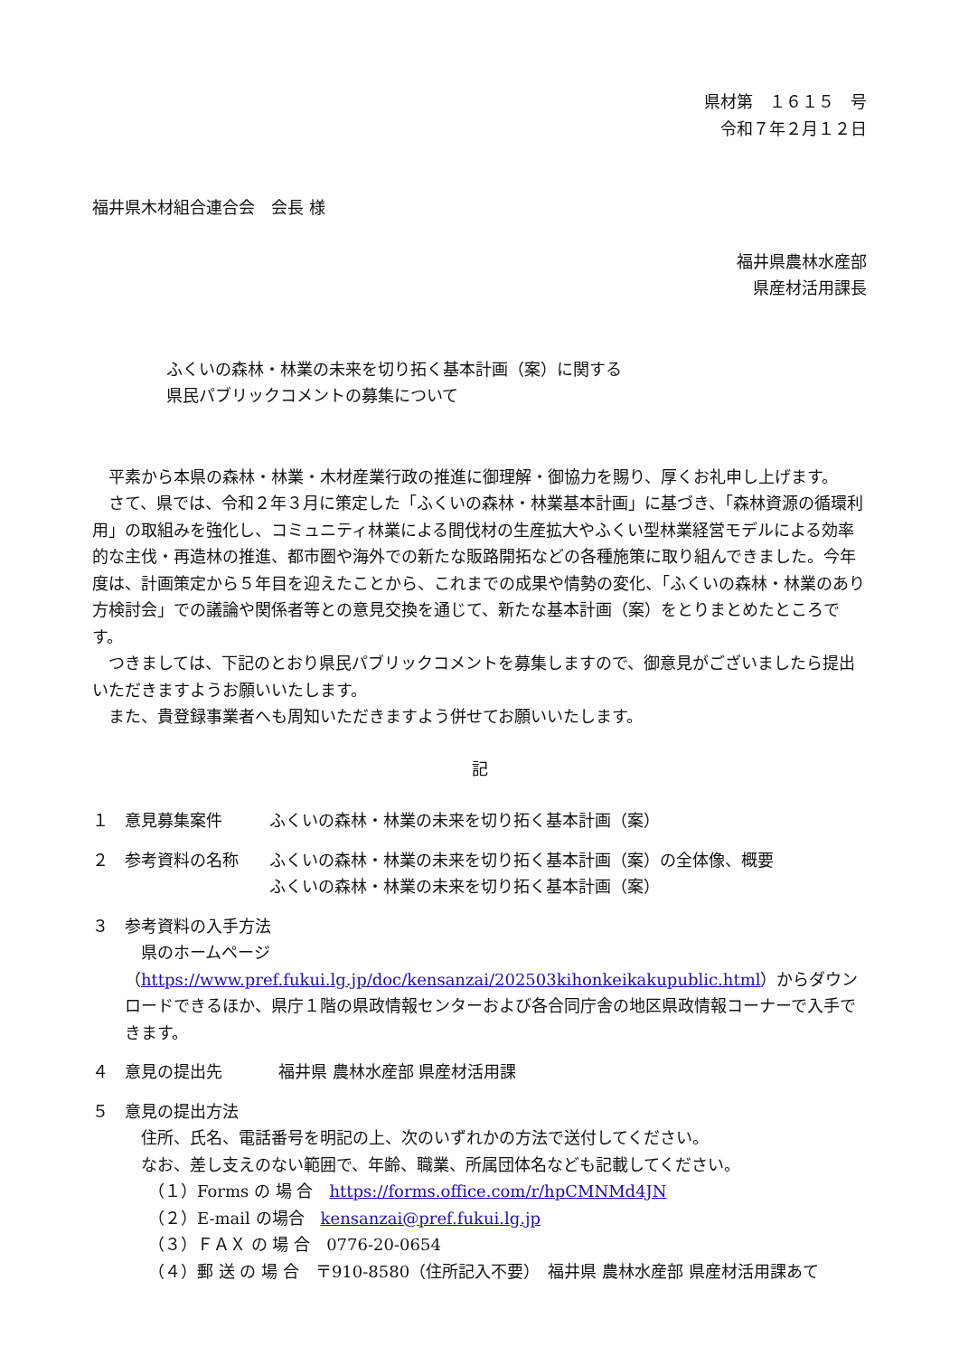県材第　１６１５　号
令和７年２月１２日
福井県木材組合連合会　会長 様
福井県農林水産部
県産材活用課長
ふくいの森林・林業の未来を切り拓く基本計画（案）に関する
県民パブリックコメントの募集について
　平素から本県の森林・林業・木材産業行政の推進に御理解・御協力を賜り、厚くお礼申し上げます。
　さて、県では、令和２年３月に策定した「ふくいの森林・林業基本計画」に基づき、「森林資源の循環利用」の取組みを強化し、コミュニティ林業による間伐材の生産拡大やふくい型林業経営モデルによる効率的な主伐・再造林の推進、都市圏や海外での新たな販路開拓などの各種施策に取り組んできました。今年度は、計画策定から５年目を迎えたことから、これまでの成果や情勢の変化、「ふくいの森林・林業のあり方検討会」での議論や関係者等との意見交換を通じて、新たな基本計画（案）をとりまとめたところです。
　つきましては、下記のとおり県民パブリックコメントを募集しますので、御意見がございましたら提出いただきますようお願いいたします。
　また、貴登録事業者へも周知いただきますよう併せてお願いいたします。
記
１ 意見募集案件 ふくいの森林・林業の未来を切り拓く基本計画（案）
２ 参考資料の名称 ふくいの森林・林業の未来を切り拓く基本計画（案）の全体像、概要
ふくいの森林・林業の未来を切り拓く基本計画（案）
３ 参考資料の入手方法
　県のホームページ（https://www.pref.fukui.lg.jp/doc/kensanzai/202503kihonkeikakupublic.html）からダウンロードできるほか、県庁１階の県政情報センターおよび各合同庁舎の地区県政情報コーナーで入手できます。
４ 意見の提出先 福井県 農林水産部 県産材活用課
５ 意見の提出方法
住所、氏名、電話番号を明記の上、次のいずれかの方法で送付してください。
なお、差し支えのない範囲で、年齢、職業、所属団体名なども記載してください。
（１）Forms の 場 合　https://forms.office.com/r/hpCMNMd4JN
（２）E-mail の場合　kensanzai@pref.fukui.lg.jp
（３）ＦＡＸ の 場 合　0776-20-0654
（４）郵 送 の 場 合　〒910-8580（住所記入不要）　福井県 農林水産部 県産材活用課あて